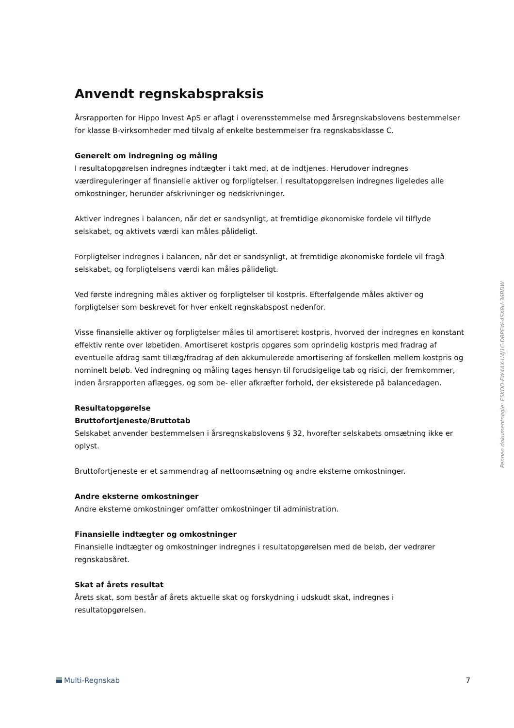Anvendt regnskabspraksis
Årsrapporten for Hippo Invest ApS er aflagt i overensstemmelse med årsregnskabslovens bestemmelser for klasse B-virksomheder med tilvalg af enkelte bestemmelser fra regnskabsklasse C.
Generelt om indregning og måling
I resultatopgørelsen indregnes indtægter i takt med, at de indtjenes. Herudover indregnes værdireguleringer af finansielle aktiver og forpligtelser. I resultatopgørelsen indregnes ligeledes alle omkostninger, herunder afskrivninger og nedskrivninger.
Aktiver indregnes i balancen, når det er sandsynligt, at fremtidige økonomiske fordele vil tilflyde selskabet, og aktivets værdi kan måles pålideligt.
Forpligtelser indregnes i balancen, når det er sandsynligt, at fremtidige økonomiske fordele vil fragå selskabet, og forpligtelsens værdi kan måles pålideligt.
Ved første indregning måles aktiver og forpligtelser til kostpris. Efterfølgende måles aktiver og forpligtelser som beskrevet for hver enkelt regnskabspost nedenfor.
Visse finansielle aktiver og forpligtelser måles til amortiseret kostpris, hvorved der indregnes en konstant effektiv rente over løbetiden. Amortiseret kostpris opgøres som oprindelig kostpris med fradrag af eventuelle afdrag samt tillæg/fradrag af den akkumulerede amortisering af forskellen mellem kostpris og nominelt beløb. Ved indregning og måling tages hensyn til forudsigelige tab og risici, der fremkommer, inden årsrapporten aflægges, og som be- eller afkræfter forhold, der eksisterede på balancedagen.
Resultatopgørelse
Bruttofortjeneste/Bruttotab
Selskabet anvender bestemmelsen i årsregnskabslovens § 32, hvorefter selskabets omsætning ikke er oplyst.
Bruttofortjeneste er et sammendrag af nettoomsætning og andre eksterne omkostninger.
Andre eksterne omkostninger
Andre eksterne omkostninger omfatter omkostninger til administration.
Finansielle indtægter og omkostninger
Finansielle indtægter og omkostninger indregnes i resultatopgørelsen med de beløb, der vedrører regnskabsåret.
Skat af årets resultat
Årets skat, som består af årets aktuelle skat og forskydning i udskudt skat, indregnes i resultatopgørelsen.
Penneo dokumentnøgle: E5KDD-FW4AX-U4J1C-DBPEW-4SX8U-36BDW
Multi-Regnskab 7